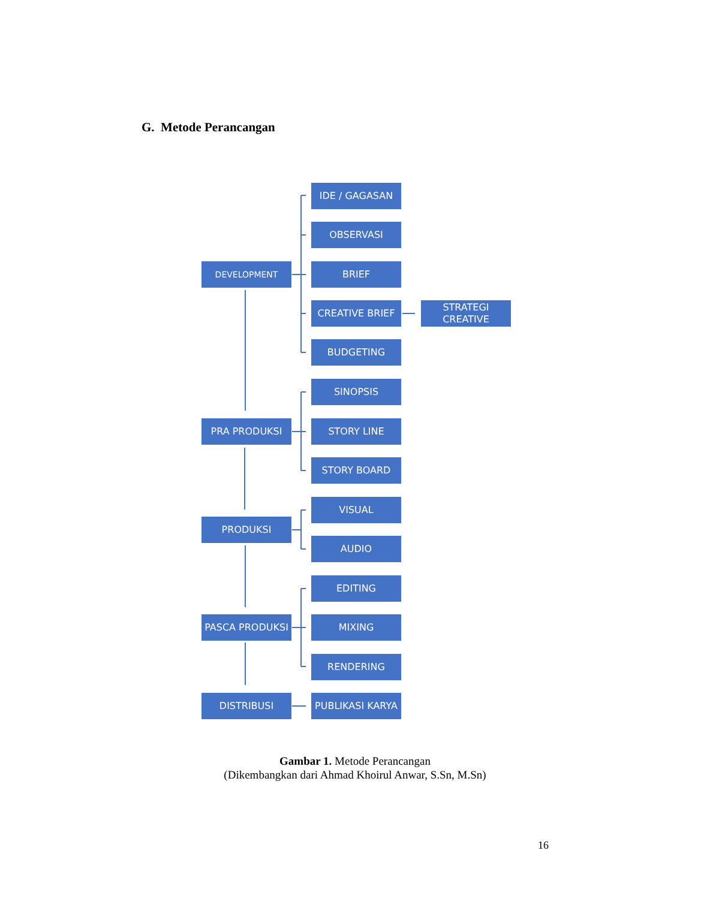G. Metode Perancangan
DEVELOPMENT
IDE / GAGASAN
OBSERVASI
BRIEF
CREATIVE BRIEF
STRATEGI
CREATIVE
BUDGETING
SINOPSIS
PRA PRODUKSI STORY LINE
STORY BOARD
VISUAL
PRODUKSI
AUDIO
EDITING
PASCA PRODUKSI MIXING
RENDERING
DISTRIBUSI PUBLIKASI KARYA
Gambar 1. Metode Perancangan
(Dikembangkan dari Ahmad Khoirul Anwar, S.Sn, M.Sn)
16